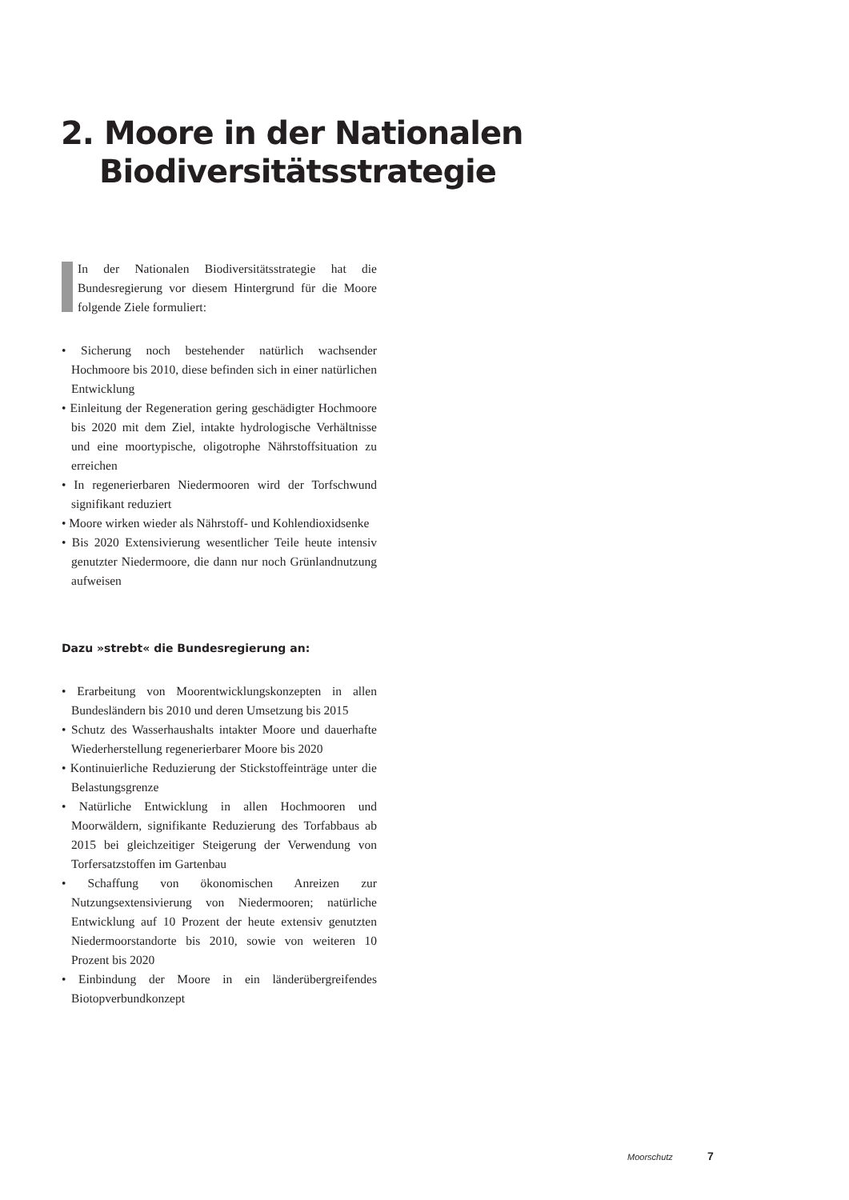2. Moore in der Nationalen
Biodiversitätsstrategie
In der Nationalen Biodiversitätsstrategie hat die Bundesregierung vor diesem Hintergrund für die Moore folgende Ziele formuliert:
• Sicherung noch bestehender natürlich wachsender Hochmoore bis 2010, diese befinden sich in einer natürlichen Entwicklung
• Einleitung der Regeneration gering geschädigter Hochmoore bis 2020 mit dem Ziel, intakte hydrologische Verhältnisse und eine moortypische, oligotrophe Nährstoffsituation zu erreichen
• In regenerierbaren Niedermooren wird der Torfschwund signifikant reduziert
• Moore wirken wieder als Nährstoff- und Kohlendioxidsenke
• Bis 2020 Extensivierung wesentlicher Teile heute intensiv genutzter Niedermoore, die dann nur noch Grünlandnutzung aufweisen
Dazu »strebt« die Bundesregierung an:
• Erarbeitung von Moorentwicklungskonzepten in allen Bundesländern bis 2010 und deren Umsetzung bis 2015
• Schutz des Wasserhaushalts intakter Moore und dauerhafte Wiederherstellung regenerierbarer Moore bis 2020
• Kontinuierliche Reduzierung der Stickstoffeinträge unter die Belastungsgrenze
• Natürliche Entwicklung in allen Hochmooren und Moorwäldern, signifikante Reduzierung des Torfabbaus ab 2015 bei gleichzeitiger Steigerung der Verwendung von Torfersatzstoffen im Gartenbau
• Schaffung von ökonomischen Anreizen zur Nutzungsextensivierung von Niedermooren; natürliche Entwicklung auf 10 Prozent der heute extensiv genutzten Niedermoorstandorte bis 2010, sowie von weiteren 10 Prozent bis 2020
• Einbindung der Moore in ein länderübergreifendes Biotopverbundkonzept
Moorschutz 7